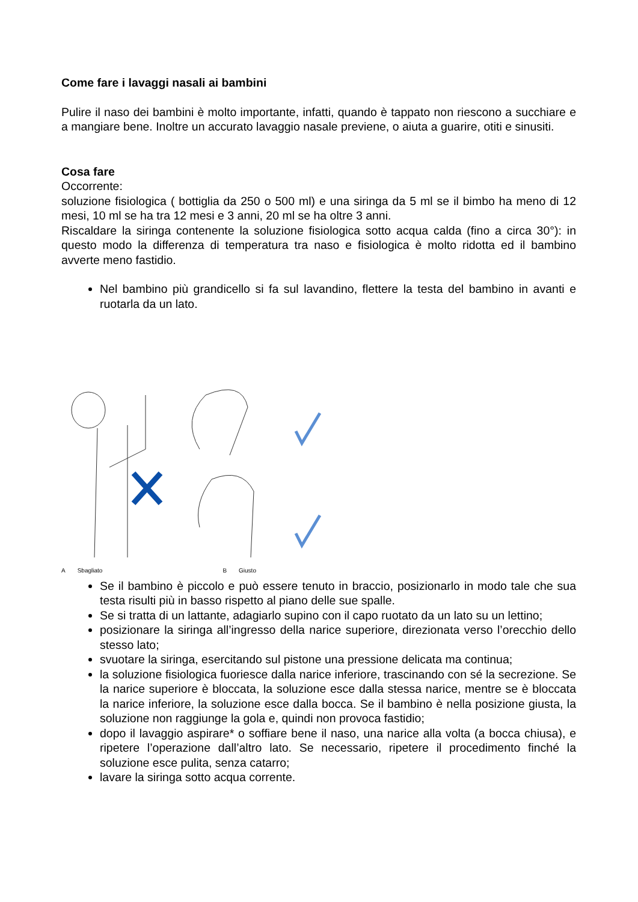Come fare i lavaggi nasali ai bambini
Pulire il naso dei bambini è molto importante, infatti, quando è tappato non riescono a succhiare e a mangiare bene. Inoltre un accurato lavaggio nasale previene, o aiuta a guarire, otiti e sinusiti.
Cosa fare
Occorrente:
soluzione fisiologica ( bottiglia da 250 o 500 ml) e una siringa da 5 ml se il bimbo ha meno di 12 mesi, 10 ml se ha tra 12 mesi e 3 anni, 20 ml se ha oltre 3 anni.
Riscaldare la siringa contenente la soluzione fisiologica sotto acqua calda (fino a circa 30°): in questo modo la differenza di temperatura tra naso e fisiologica è molto ridotta ed il bambino avverte meno fastidio.
Nel bambino più grandicello si fa sul lavandino, flettere la testa del bambino in avanti e ruotarla da un lato.
A Sbagliato B Giusto
Se il bambino è piccolo e può essere tenuto in braccio, posizionarlo in modo tale che sua testa risulti più in basso rispetto al piano delle sue spalle.
Se si tratta di un lattante, adagiarlo supino con il capo ruotato da un lato su un lettino;
posizionare la siringa all’ingresso della narice superiore, direzionata verso l’orecchio dello stesso lato;
svuotare la siringa, esercitando sul pistone una pressione delicata ma continua;
la soluzione fisiologica fuoriesce dalla narice inferiore, trascinando con sé la secrezione. Se la narice superiore è bloccata, la soluzione esce dalla stessa narice, mentre se è bloccata la narice inferiore, la soluzione esce dalla bocca. Se il bambino è nella posizione giusta, la soluzione non raggiunge la gola e, quindi non provoca fastidio;
dopo il lavaggio aspirare* o soffiare bene il naso, una narice alla volta (a bocca chiusa), e ripetere l’operazione dall’altro lato. Se necessario, ripetere il procedimento finché la soluzione esce pulita, senza catarro;
lavare la siringa sotto acqua corrente.